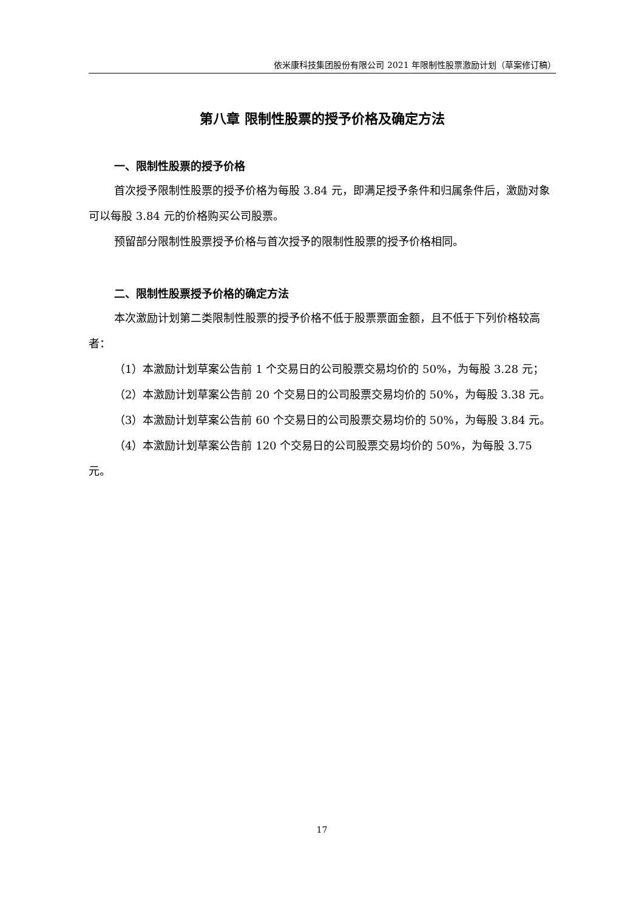依米康科技集团股份有限公司 2021 年限制性股票激励计划（草案修订稿）
第八章 限制性股票的授予价格及确定方法
一、限制性股票的授予价格
首次授予限制性股票的授予价格为每股 3.84 元，即满足授予条件和归属条件后，激励对象可以每股 3.84 元的价格购买公司股票。
预留部分限制性股票授予价格与首次授予的限制性股票的授予价格相同。
二、限制性股票授予价格的确定方法
本次激励计划第二类限制性股票的授予价格不低于股票票面金额，且不低于下列价格较高者：
（1）本激励计划草案公告前 1 个交易日的公司股票交易均价的 50%，为每股 3.28 元；
（2）本激励计划草案公告前 20 个交易日的公司股票交易均价的 50%，为每股 3.38 元。
（3）本激励计划草案公告前 60 个交易日的公司股票交易均价的 50%，为每股 3.84 元。
（4）本激励计划草案公告前 120 个交易日的公司股票交易均价的 50%，为每股 3.75 元。
17